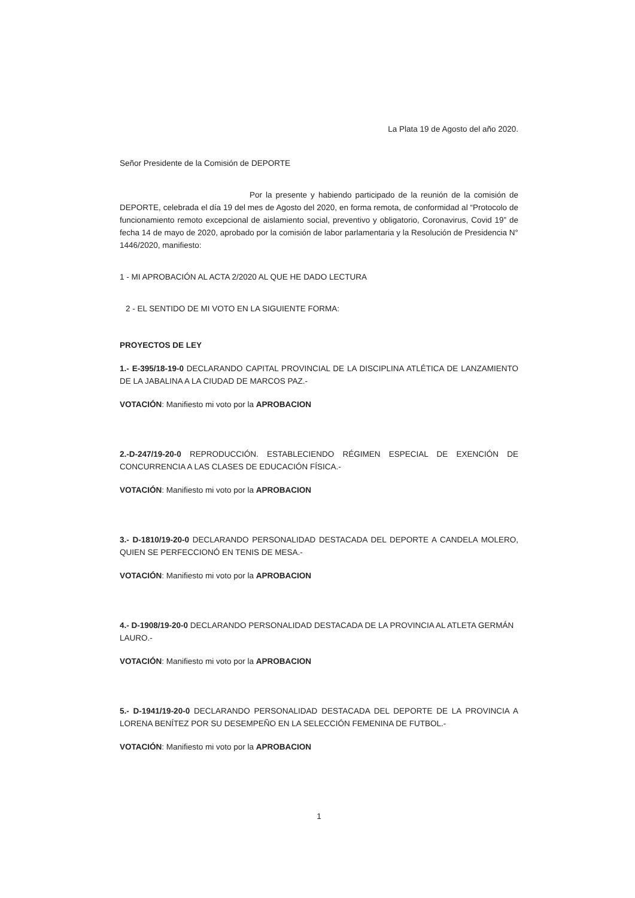La Plata 19 de Agosto del año 2020.
Señor Presidente de la Comisión de DEPORTE
Por la presente y habiendo participado de la reunión de la comisión de DEPORTE, celebrada el día 19 del mes de Agosto del 2020, en forma remota, de conformidad al “Protocolo de funcionamiento remoto excepcional de aislamiento social, preventivo y obligatorio, Coronavirus, Covid 19” de fecha 14 de mayo de 2020, aprobado por la comisión de labor parlamentaria y la Resolución de Presidencia N° 1446/2020, manifiesto:
1 - MI APROBACIÓN AL ACTA 2/2020 AL QUE HE DADO LECTURA
2 - EL SENTIDO DE MI VOTO EN LA SIGUIENTE FORMA:
PROYECTOS DE LEY
1.- E-395/18-19-0 DECLARANDO CAPITAL PROVINCIAL DE LA DISCIPLINA ATLÉTICA DE LANZAMIENTO DE LA JABALINA A LA CIUDAD DE MARCOS PAZ.-
VOTACIÓN: Manifiesto mi voto por la APROBACION
2.-D-247/19-20-0 REPRODUCCIÓN. ESTABLECIENDO RÉGIMEN ESPECIAL DE EXENCIÓN DE CONCURRENCIA A LAS CLASES DE EDUCACIÓN FÍSICA.-
VOTACIÓN: Manifiesto mi voto por la APROBACION
3.- D-1810/19-20-0 DECLARANDO PERSONALIDAD DESTACADA DEL DEPORTE A CANDELA MOLERO, QUIEN SE PERFECCIONÓ EN TENIS DE MESA.-
VOTACIÓN: Manifiesto mi voto por la APROBACION
4.- D-1908/19-20-0 DECLARANDO PERSONALIDAD DESTACADA DE LA PROVINCIA AL ATLETA GERMÁN LAURO.-
VOTACIÓN: Manifiesto mi voto por la APROBACION
5.- D-1941/19-20-0 DECLARANDO PERSONALIDAD DESTACADA DEL DEPORTE DE LA PROVINCIA A LORENA BENÍTEZ POR SU DESEMPEÑO EN LA SELECCIÓN FEMENINA DE FUTBOL.-
VOTACIÓN: Manifiesto mi voto por la APROBACION
1